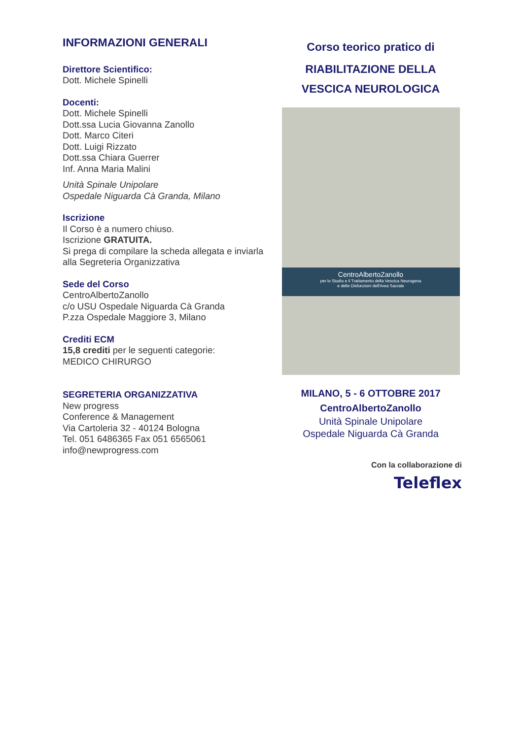INFORMAZIONI GENERALI
Direttore Scientifico:
Dott. Michele Spinelli
Docenti:
Dott. Michele Spinelli
Dott.ssa Lucia Giovanna Zanollo
Dott. Marco Citeri
Dott. Luigi Rizzato
Dott.ssa Chiara Guerrer
Inf. Anna Maria Malini
Unità Spinale Unipolare
Ospedale Niguarda Cà Granda, Milano
Iscrizione
Il Corso è a numero chiuso.
Iscrizione GRATUITA.
Si prega di compilare la scheda allegata e inviarla alla Segreteria Organizzativa
Sede del Corso
CentroAlbertoZanollo
c/o USU Ospedale Niguarda Cà Granda
P.zza Ospedale Maggiore 3, Milano
Crediti ECM
15,8 crediti per le seguenti categorie:
MEDICO CHIRURGO
SEGRETERIA ORGANIZZATIVA
New progress
Conference & Management
Via Cartoleria 32 - 40124 Bologna
Tel. 051 6486365 Fax 051 6565061
info@newprogress.com
Corso teorico pratico di
RIABILITAZIONE DELLA
VESCICA NEUROLOGICA
CentroAlbertoZanollo
per lo Studio e il Trattamento della Vescica Neurogena
e delle Disfunzioni dell'Area Sacrale
MILANO, 5 - 6 OTTOBRE 2017
CentroAlbertoZanollo
Unità Spinale Unipolare
Ospedale Niguarda Cà Granda
Con la collaborazione di
Teleflex